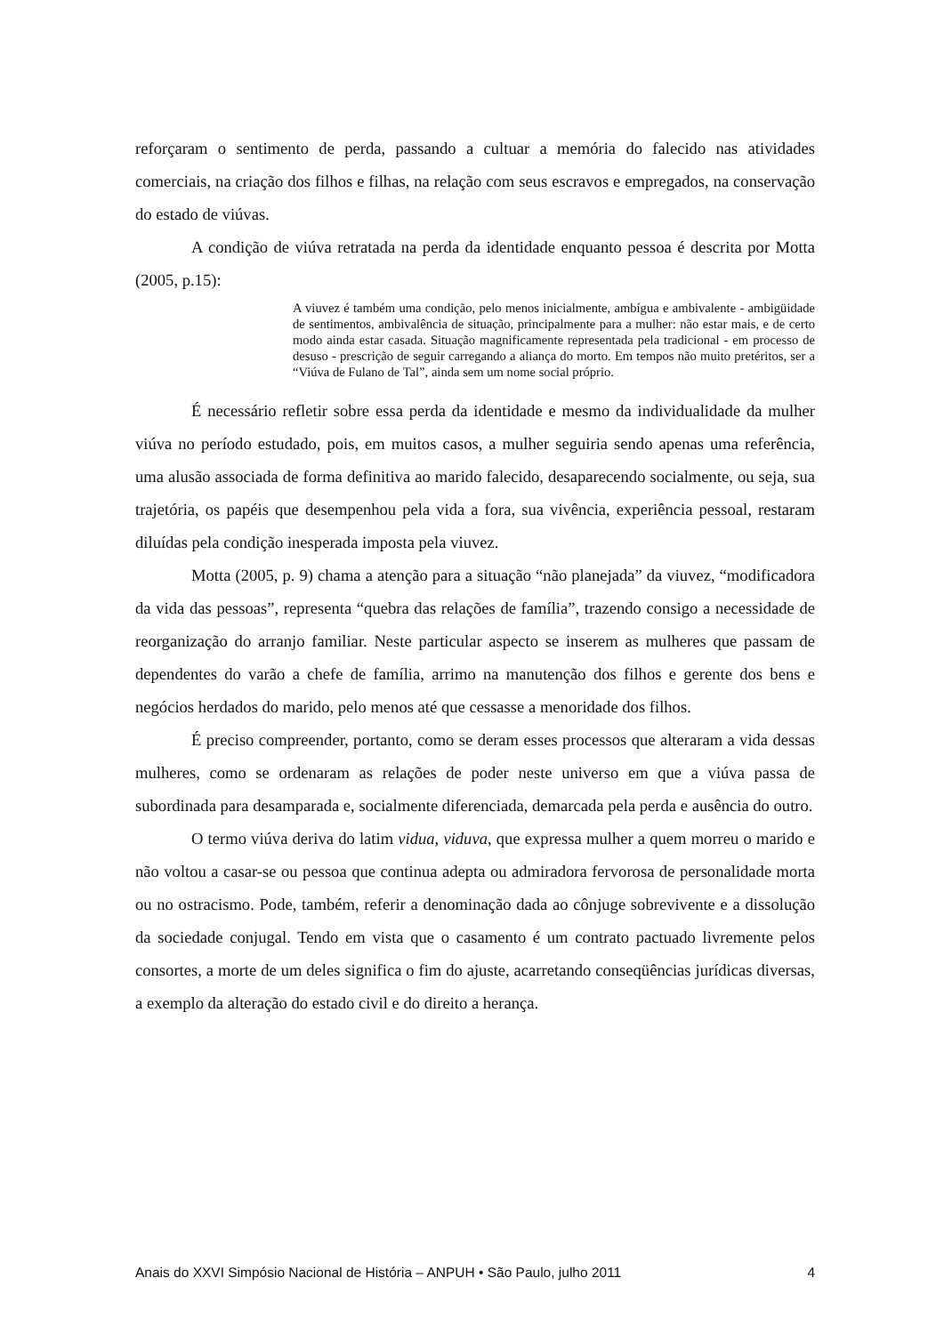reforçaram o sentimento de perda, passando a cultuar a memória do falecido nas atividades comerciais, na criação dos filhos e filhas, na relação com seus escravos e empregados, na conservação do estado de viúvas.
A condição de viúva retratada na perda da identidade enquanto pessoa é descrita por Motta (2005, p.15):
A viuvez é também uma condição, pelo menos inicialmente, ambígua e ambivalente - ambigüidade de sentimentos, ambivalência de situação, principalmente para a mulher: não estar mais, e de certo modo ainda estar casada. Situação magnificamente representada pela tradicional - em processo de desuso - prescrição de seguir carregando a aliança do morto. Em tempos não muito pretéritos, ser a “Viúva de Fulano de Tal”, ainda sem um nome social próprio.
É necessário refletir sobre essa perda da identidade e mesmo da individualidade da mulher viúva no período estudado, pois, em muitos casos, a mulher seguiria sendo apenas uma referência, uma alusão associada de forma definitiva ao marido falecido, desaparecendo socialmente, ou seja, sua trajetória, os papéis que desempenhou pela vida a fora, sua vivência, experiência pessoal, restaram diluídas pela condição inesperada imposta pela viuvez.
Motta (2005, p. 9) chama a atenção para a situação “não planejada” da viuvez, “modificadora da vida das pessoas”, representa “quebra das relações de família”, trazendo consigo a necessidade de reorganização do arranjo familiar. Neste particular aspecto se inserem as mulheres que passam de dependentes do varão a chefe de família, arrimo na manutenção dos filhos e gerente dos bens e negócios herdados do marido, pelo menos até que cessasse a menoridade dos filhos.
É preciso compreender, portanto, como se deram esses processos que alteraram a vida dessas mulheres, como se ordenaram as relações de poder neste universo em que a viúva passa de subordinada para desamparada e, socialmente diferenciada, demarcada pela perda e ausência do outro.
O termo viúva deriva do latim vidua, viduva, que expressa mulher a quem morreu o marido e não voltou a casar-se ou pessoa que continua adepta ou admiradora fervorosa de personalidade morta ou no ostracismo. Pode, também, referir a denominação dada ao cônjuge sobrevivente e a dissolução da sociedade conjugal. Tendo em vista que o casamento é um contrato pactuado livremente pelos consortes, a morte de um deles significa o fim do ajuste, acarretando conseqüências jurídicas diversas, a exemplo da alteração do estado civil e do direito a herança.
Anais do XXVI Simpósio Nacional de História – ANPUH • São Paulo, julho 2011 4